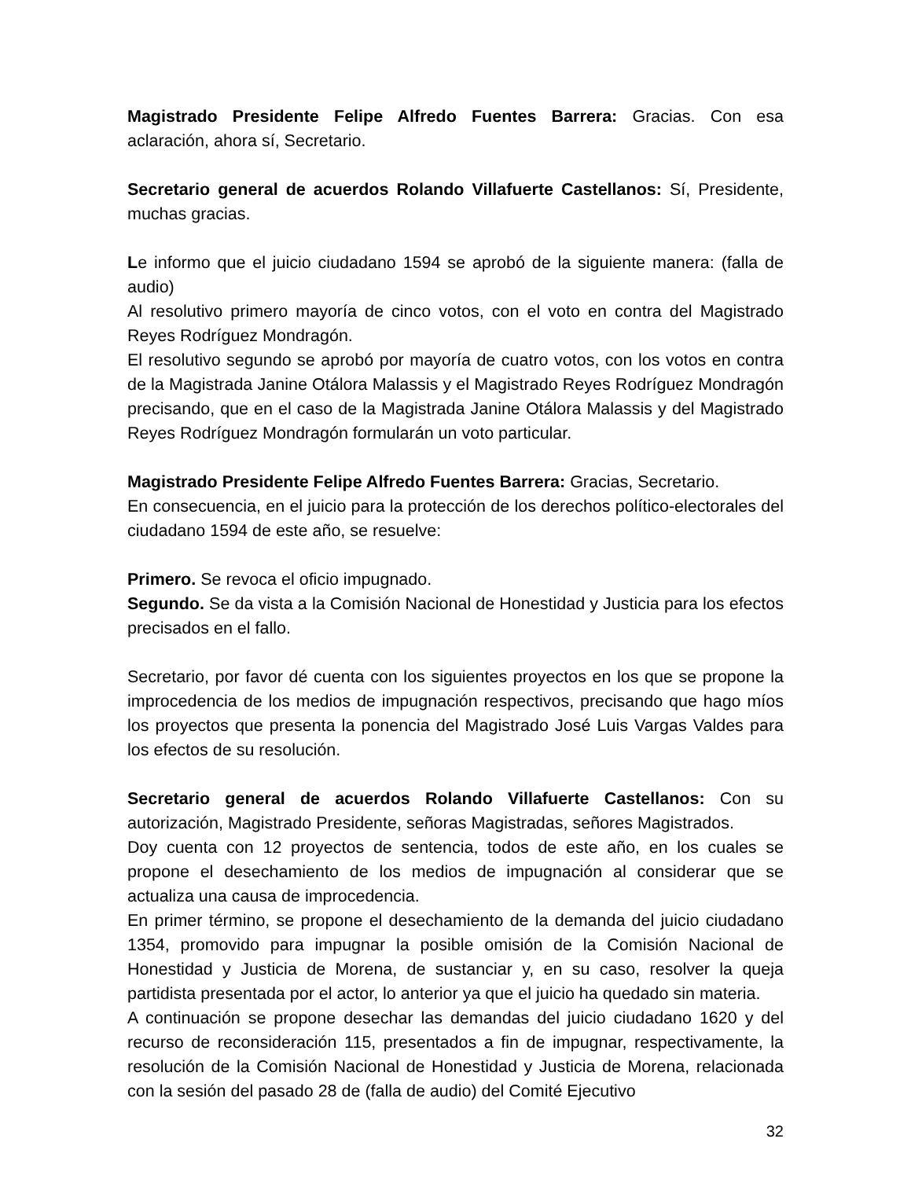Magistrado Presidente Felipe Alfredo Fuentes Barrera: Gracias. Con esa aclaración, ahora sí, Secretario.
Secretario general de acuerdos Rolando Villafuerte Castellanos: Sí, Presidente, muchas gracias.
Le informo que el juicio ciudadano 1594 se aprobó de la siguiente manera: (falla de audio)
Al resolutivo primero mayoría de cinco votos, con el voto en contra del Magistrado Reyes Rodríguez Mondragón.
El resolutivo segundo se aprobó por mayoría de cuatro votos, con los votos en contra de la Magistrada Janine Otálora Malassis y el Magistrado Reyes Rodríguez Mondragón precisando, que en el caso de la Magistrada Janine Otálora Malassis y del Magistrado Reyes Rodríguez Mondragón formularán un voto particular.
Magistrado Presidente Felipe Alfredo Fuentes Barrera: Gracias, Secretario.
En consecuencia, en el juicio para la protección de los derechos político-electorales del ciudadano 1594 de este año, se resuelve:
Primero. Se revoca el oficio impugnado.
Segundo. Se da vista a la Comisión Nacional de Honestidad y Justicia para los efectos precisados en el fallo.
Secretario, por favor dé cuenta con los siguientes proyectos en los que se propone la improcedencia de los medios de impugnación respectivos, precisando que hago míos los proyectos que presenta la ponencia del Magistrado José Luis Vargas Valdes para los efectos de su resolución.
Secretario general de acuerdos Rolando Villafuerte Castellanos: Con su autorización, Magistrado Presidente, señoras Magistradas, señores Magistrados.
Doy cuenta con 12 proyectos de sentencia, todos de este año, en los cuales se propone el desechamiento de los medios de impugnación al considerar que se actualiza una causa de improcedencia.
En primer término, se propone el desechamiento de la demanda del juicio ciudadano 1354, promovido para impugnar la posible omisión de la Comisión Nacional de Honestidad y Justicia de Morena, de sustanciar y, en su caso, resolver la queja partidista presentada por el actor, lo anterior ya que el juicio ha quedado sin materia.
A continuación se propone desechar las demandas del juicio ciudadano 1620 y del recurso de reconsideración 115, presentados a fin de impugnar, respectivamente, la resolución de la Comisión Nacional de Honestidad y Justicia de Morena, relacionada con la sesión del pasado 28 de (falla de audio) del Comité Ejecutivo
32